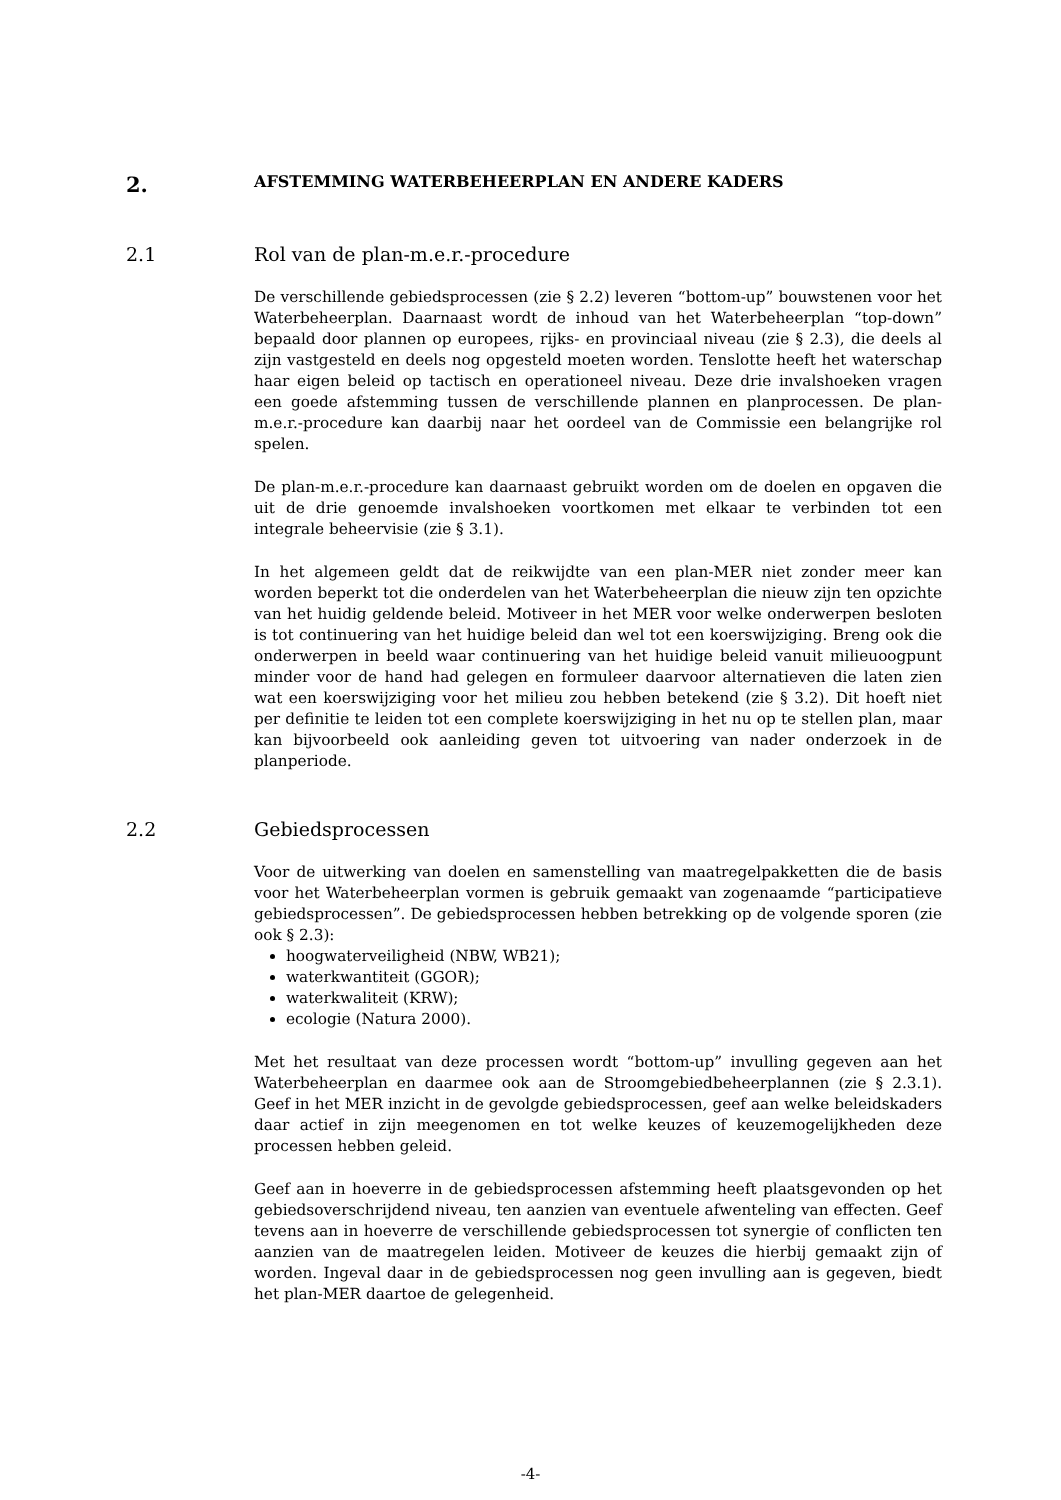2. AFSTEMMING WATERBEHEERPLAN EN ANDERE KADERS
2.1 Rol van de plan-m.e.r.-procedure
De verschillende gebiedsprocessen (zie § 2.2) leveren “bottom-up” bouwstenen voor het Waterbeheerplan. Daarnaast wordt de inhoud van het Waterbeheerplan “top-down” bepaald door plannen op europees, rijks- en provinciaal niveau (zie § 2.3), die deels al zijn vastgesteld en deels nog opgesteld moeten worden. Tenslotte heeft het waterschap haar eigen beleid op tactisch en operationeel niveau. Deze drie invalshoeken vragen een goede afstemming tussen de verschillende plannen en planprocessen. De plan-m.e.r.-procedure kan daarbij naar het oordeel van de Commissie een belangrijke rol spelen.
De plan-m.e.r.-procedure kan daarnaast gebruikt worden om de doelen en opgaven die uit de drie genoemde invalshoeken voortkomen met elkaar te verbinden tot een integrale beheervisie (zie § 3.1).
In het algemeen geldt dat de reikwijdte van een plan-MER niet zonder meer kan worden beperkt tot die onderdelen van het Waterbeheerplan die nieuw zijn ten opzichte van het huidig geldende beleid. Motiveer in het MER voor welke onderwerpen besloten is tot continuering van het huidige beleid dan wel tot een koerswijziging. Breng ook die onderwerpen in beeld waar continuering van het huidige beleid vanuit milieuoogpunt minder voor de hand had gelegen en formuleer daarvoor alternatieven die laten zien wat een koerswijziging voor het milieu zou hebben betekend (zie § 3.2). Dit hoeft niet per definitie te leiden tot een complete koerswijziging in het nu op te stellen plan, maar kan bijvoorbeeld ook aanleiding geven tot uitvoering van nader onderzoek in de planperiode.
2.2 Gebiedsprocessen
Voor de uitwerking van doelen en samenstelling van maatregelpakketten die de basis voor het Waterbeheerplan vormen is gebruik gemaakt van zogenaamde “participatieve gebiedsprocessen”. De gebiedsprocessen hebben betrekking op de volgende sporen (zie ook § 2.3):
hoogwaterveiligheid (NBW, WB21);
waterkwantiteit (GGOR);
waterkwaliteit (KRW);
ecologie (Natura 2000).
Met het resultaat van deze processen wordt “bottom-up” invulling gegeven aan het Waterbeheerplan en daarmee ook aan de Stroomgebiedbeheerplannen (zie § 2.3.1). Geef in het MER inzicht in de gevolgde gebiedsprocessen, geef aan welke beleidskaders daar actief in zijn meegenomen en tot welke keuzes of keuzemogelijkheden deze processen hebben geleid.
Geef aan in hoeverre in de gebiedsprocessen afstemming heeft plaatsgevonden op het gebiedsoverschrijdend niveau, ten aanzien van eventuele afwenteling van effecten. Geef tevens aan in hoeverre de verschillende gebiedsprocessen tot synergie of conflicten ten aanzien van de maatregelen leiden. Motiveer de keuzes die hierbij gemaakt zijn of worden. Ingeval daar in de gebiedsprocessen nog geen invulling aan is gegeven, biedt het plan-MER daartoe de gelegenheid.
-4-